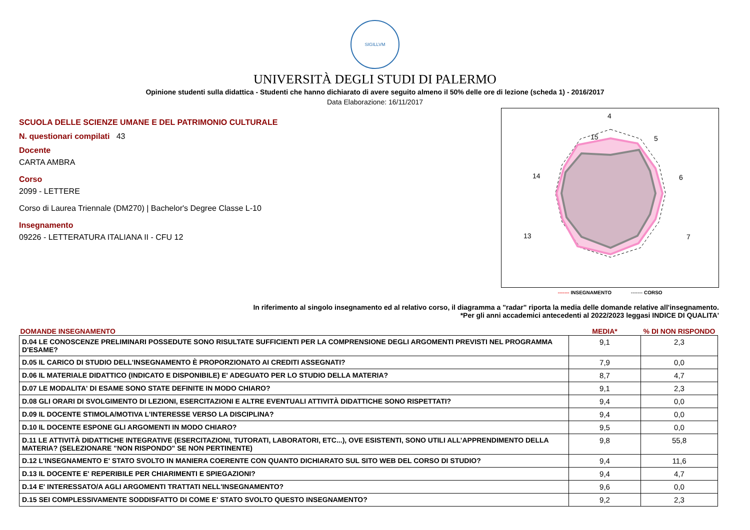SIGILLVM
UNIVERSITÀ DEGLI STUDI DI PALERMO
Opinione studenti sulla didattica - Studenti che hanno dichiarato di avere seguito almeno il 50% delle ore di lezione (scheda 1) - 2016/2017
Data Elaborazione: 16/11/2017
SCUOLA DELLE SCIENZE UMANE E DEL PATRIMONIO CULTURALE
N. questionari compilati 43
Docente
CARTA AMBRA
Corso
2099 - LETTERE
Corso di Laurea Triennale (DM270) | Bachelor's Degree Classe L-10
Insegnamento
09226 - LETTERATURA ITALIANA II - CFU 12
4
5
6
7
15
14
13
------- INSEGNAMENTO ------- CORSO
In riferimento al singolo insegnamento ed al relativo corso, il diagramma a "radar" riporta la media delle domande relative all'insegnamento.
*Per gli anni accademici antecedenti al 2022/2023 leggasi INDICE DI QUALITA'
| DOMANDE INSEGNAMENTO | MEDIA* | % DI NON RISPONDO |
| --- | --- | --- |
| D.04 LE CONOSCENZE PRELIMINARI POSSEDUTE SONO RISULTATE SUFFICIENTI PER LA COMPRENSIONE DEGLI ARGOMENTI PREVISTI NEL PROGRAMMA D'ESAME? | 9,1 | 2,3 |
| D.05 IL CARICO DI STUDIO DELL'INSEGNAMENTO È PROPORZIONATO AI CREDITI ASSEGNATI? | 7,9 | 0,0 |
| D.06 IL MATERIALE DIDATTICO (INDICATO E DISPONIBILE) E' ADEGUATO PER LO STUDIO DELLA MATERIA? | 8,7 | 4,7 |
| D.07 LE MODALITA' DI ESAME SONO STATE DEFINITE IN MODO CHIARO? | 9,1 | 2,3 |
| D.08 GLI ORARI DI SVOLGIMENTO DI LEZIONI, ESERCITAZIONI E ALTRE EVENTUALI ATTIVITÀ DIDATTICHE SONO RISPETTATI? | 9,4 | 0,0 |
| D.09 IL DOCENTE STIMOLA/MOTIVA L'INTERESSE VERSO LA DISCIPLINA? | 9,4 | 0,0 |
| D.10 IL DOCENTE ESPONE GLI ARGOMENTI IN MODO CHIARO? | 9,5 | 0,0 |
| D.11 LE ATTIVITÀ DIDATTICHE INTEGRATIVE (ESERCITAZIONI, TUTORATI, LABORATORI, ETC...), OVE ESISTENTI, SONO UTILI ALL’APPRENDIMENTO DELLA MATERIA? (SELEZIONARE "NON RISPONDO" SE NON PERTINENTE) | 9,8 | 55,8 |
| D.12 L'INSEGNAMENTO E' STATO SVOLTO IN MANIERA COERENTE CON QUANTO DICHIARATO SUL SITO WEB DEL CORSO DI STUDIO? | 9,4 | 11,6 |
| D.13 IL DOCENTE E' REPERIBILE PER CHIARIMENTI E SPIEGAZIONI? | 9,4 | 4,7 |
| D.14 E' INTERESSATO/A AGLI ARGOMENTI TRATTATI NELL'INSEGNAMENTO? | 9,6 | 0,0 |
| D.15 SEI COMPLESSIVAMENTE SODDISFATTO DI COME E' STATO SVOLTO QUESTO INSEGNAMENTO? | 9,2 | 2,3 |